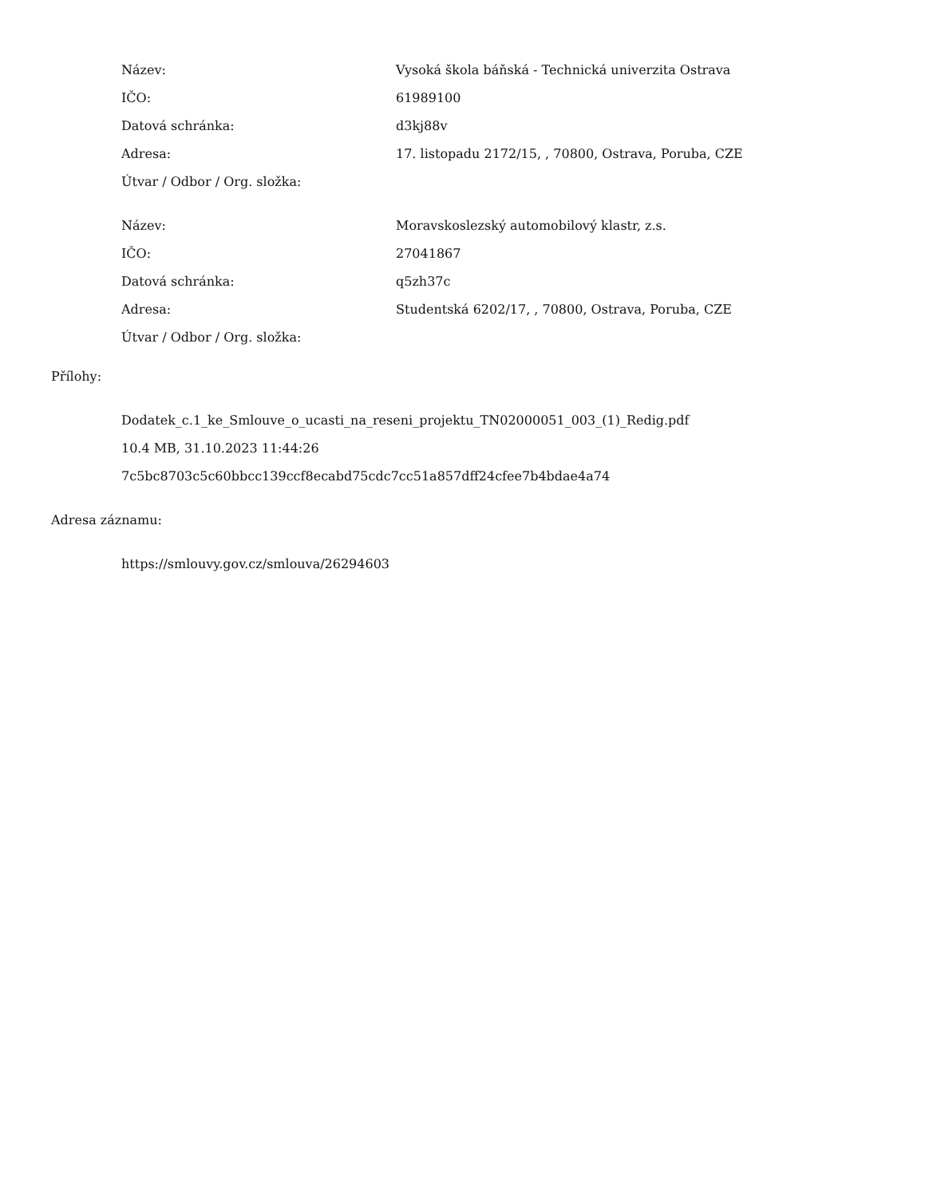| Název: | Vysoká škola báňská - Technická univerzita Ostrava |
| IČO: | 61989100 |
| Datová schránka: | d3kj88v |
| Adresa: | 17. listopadu 2172/15, , 70800, Ostrava, Poruba, CZE |
| Útvar / Odbor / Org. složka: | |
| Název: | Moravskoslezský automobilový klastr, z.s. |
| IČO: | 27041867 |
| Datová schránka: | q5zh37c |
| Adresa: | Studentská 6202/17, , 70800, Ostrava, Poruba, CZE |
| Útvar / Odbor / Org. složka: | |
Přílohy:
Dodatek_c.1_ke_Smlouve_o_ucasti_na_reseni_projektu_TN02000051_003_(1)_Redig.pdf
10.4 MB, 31.10.2023 11:44:26
7c5bc8703c5c60bbcc139ccf8ecabd75cdc7cc51a857dff24cfee7b4bdae4a74
Adresa záznamu:
https://smlouvy.gov.cz/smlouva/26294603